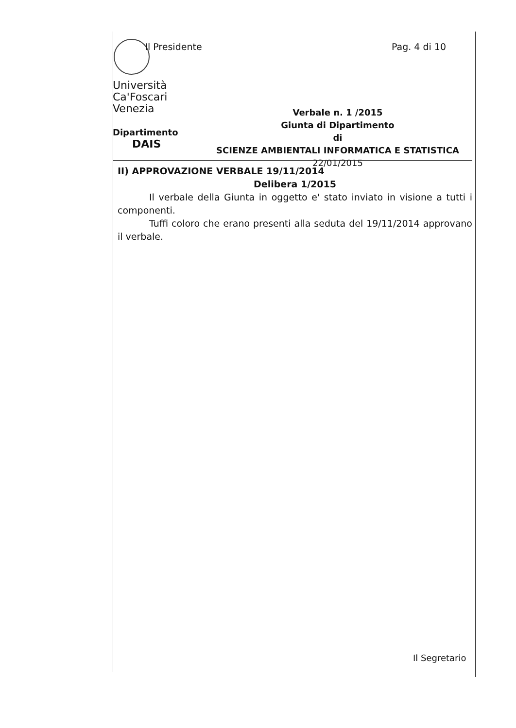Il Presidente Pag. 4 di 10
Università
Ca'Foscari
Venezia
Dipartimento
DAIS
Verbale n. 1 /2015
Giunta di Dipartimento
di
SCIENZE AMBIENTALI INFORMATICA E STATISTICA
22/01/2015
II) APPROVAZIONE VERBALE 19/11/2014
Delibera 1/2015
Il verbale della Giunta in oggetto e' stato inviato in visione a tutti i componenti.
Tuffi coloro che erano presenti alla seduta del 19/11/2014 approvano il verbale.
Il Segretario